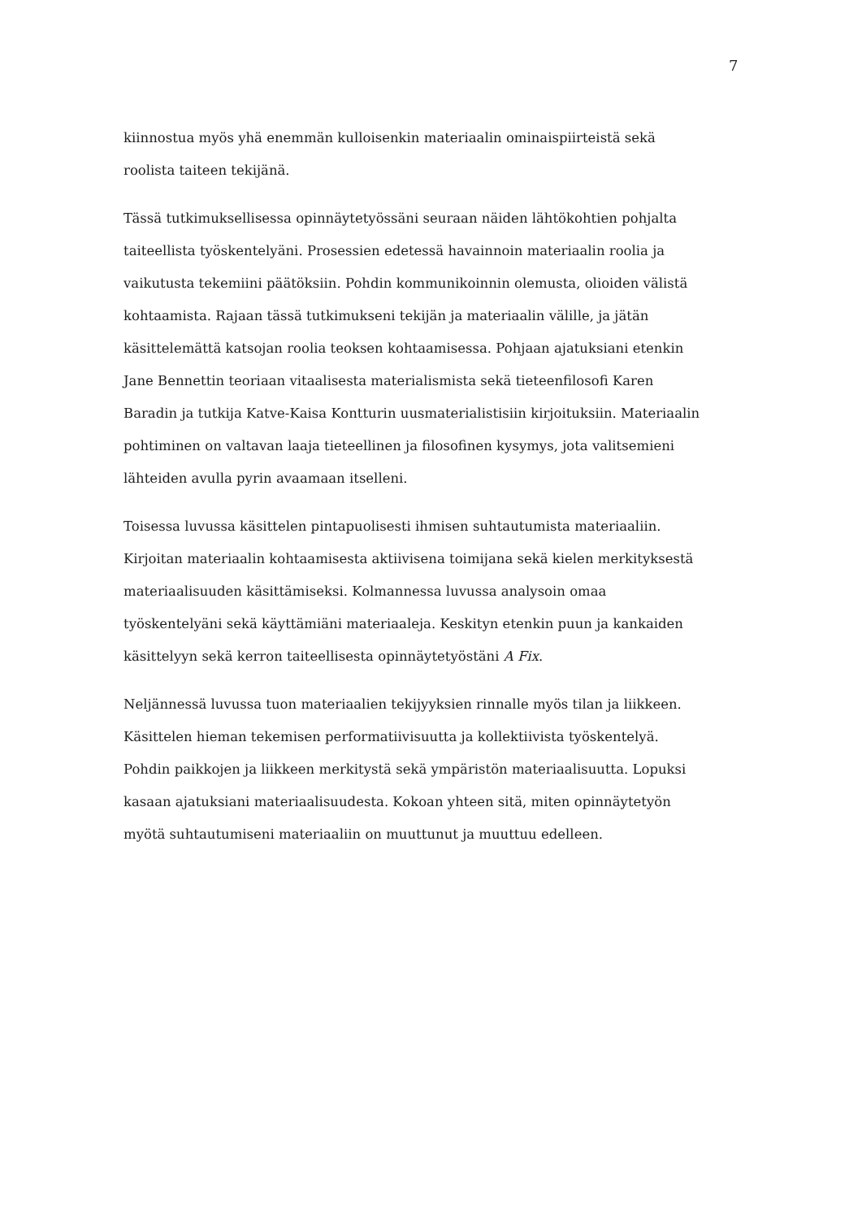7
kiinnostua myös yhä enemmän kulloisenkin materiaalin ominaispiirteistä sekä
roolista taiteen tekijänä.
Tässä tutkimuksellisessa opinnäytetyössäni seuraan näiden lähtökohtien pohjalta
taiteellista työskentelyäni. Prosessien edetessä havainnoin materiaalin roolia ja
vaikutusta tekemiini päätöksiin. Pohdin kommunikoinnin olemusta, olioiden välistä
kohtaamista. Rajaan tässä tutkimukseni tekijän ja materiaalin välille, ja jätän
käsittelemättä katsojan roolia teoksen kohtaamisessa. Pohjaan ajatuksiani etenkin
Jane Bennettin teoriaan vitaalisesta materialismista sekä tieteenfilosofi Karen
Baradin ja tutkija Katve-Kaisa Kontturin uusmaterialistisiin kirjoituksiin. Materiaalin
pohtiminen on valtavan laaja tieteellinen ja filosofinen kysymys, jota valitsemieni
lähteiden avulla pyrin avaamaan itselleni.
Toisessa luvussa käsittelen pintapuolisesti ihmisen suhtautumista materiaaliin.
Kirjoitan materiaalin kohtaamisesta aktiivisena toimijana sekä kielen merkityksestä
materiaalisuuden käsittämiseksi. Kolmannessa luvussa analysoin omaa
työskentelyäni sekä käyttämiäni materiaaleja. Keskityn etenkin puun ja kankaiden
käsittelyyn sekä kerron taiteellisesta opinnäytetyöstäni A Fix.
Neljännessä luvussa tuon materiaalien tekijyyksien rinnalle myös tilan ja liikkeen.
Käsittelen hieman tekemisen performatiivisuutta ja kollektiivista työskentelyä.
Pohdin paikkojen ja liikkeen merkitystä sekä ympäristön materiaalisuutta. Lopuksi
kasaan ajatuksiani materiaalisuudesta. Kokoan yhteen sitä, miten opinnäytetyön
myötä suhtautumiseni materiaaliin on muuttunut ja muuttuu edelleen.